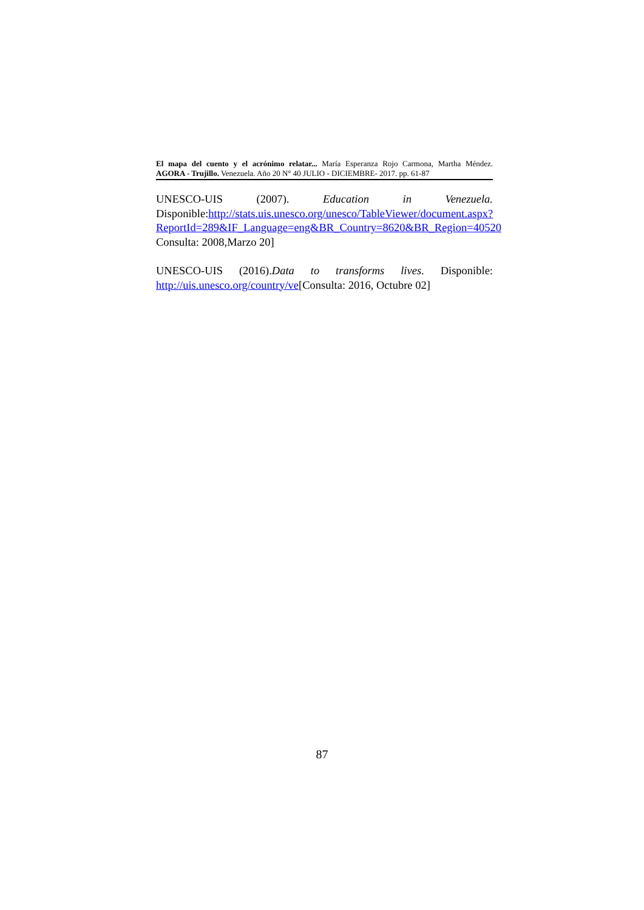El mapa del cuento y el acrónimo relatar... María Esperanza Rojo Carmona, Martha Méndez.
AGORA - Trujillo. Venezuela. Año 20 N° 40 JULIO - DICIEMBRE- 2017. pp. 61-87
UNESCO-UIS (2007). Education in Venezuela. Disponible:http://stats.uis.unesco.org/unesco/TableViewer/document.aspx?ReportId=289&IF_Language=eng&BR_Country=8620&BR_Region=40520 Consulta: 2008,Marzo 20]
UNESCO-UIS (2016).Data to transforms lives. Disponible: http://uis.unesco.org/country/ve[Consulta: 2016, Octubre 02]
87